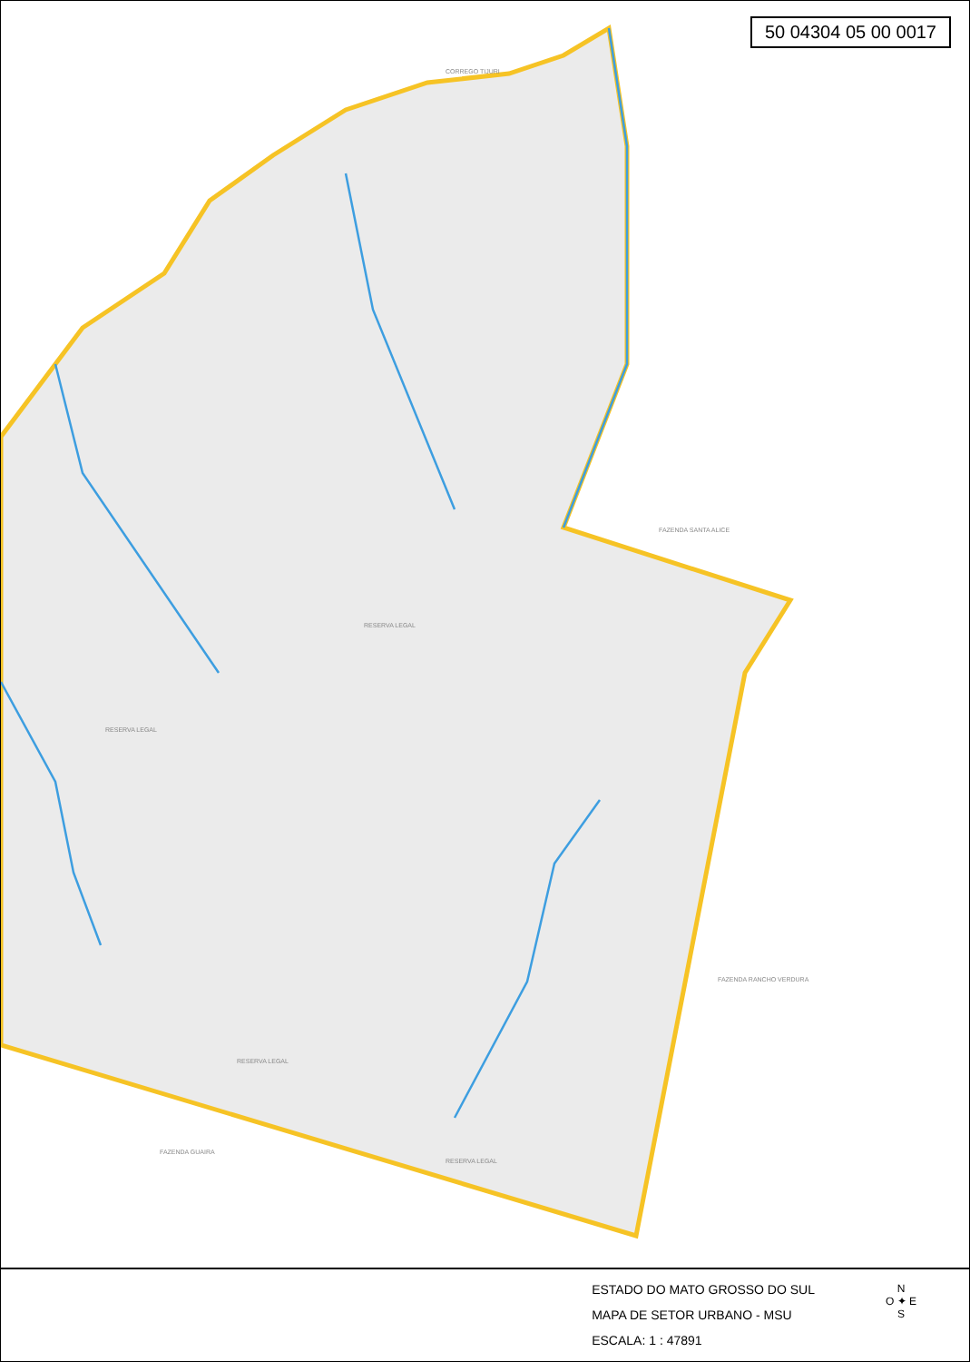RESERVA LEGAL
RESERVA LEGAL
RESERVA LEGAL
CORREGO TIJURI
FAZENDA SANTA ALICE
FAZENDA GUAIRA
RESERVA LEGAL
FAZENDA RANCHO VERDURA
50 04304 05 00 0017
ESTADO DO MATO GROSSO DO SUL
MAPA DE SETOR URBANO - MSU
ESCALA: 1 : 47891
N
O ✦ E
S